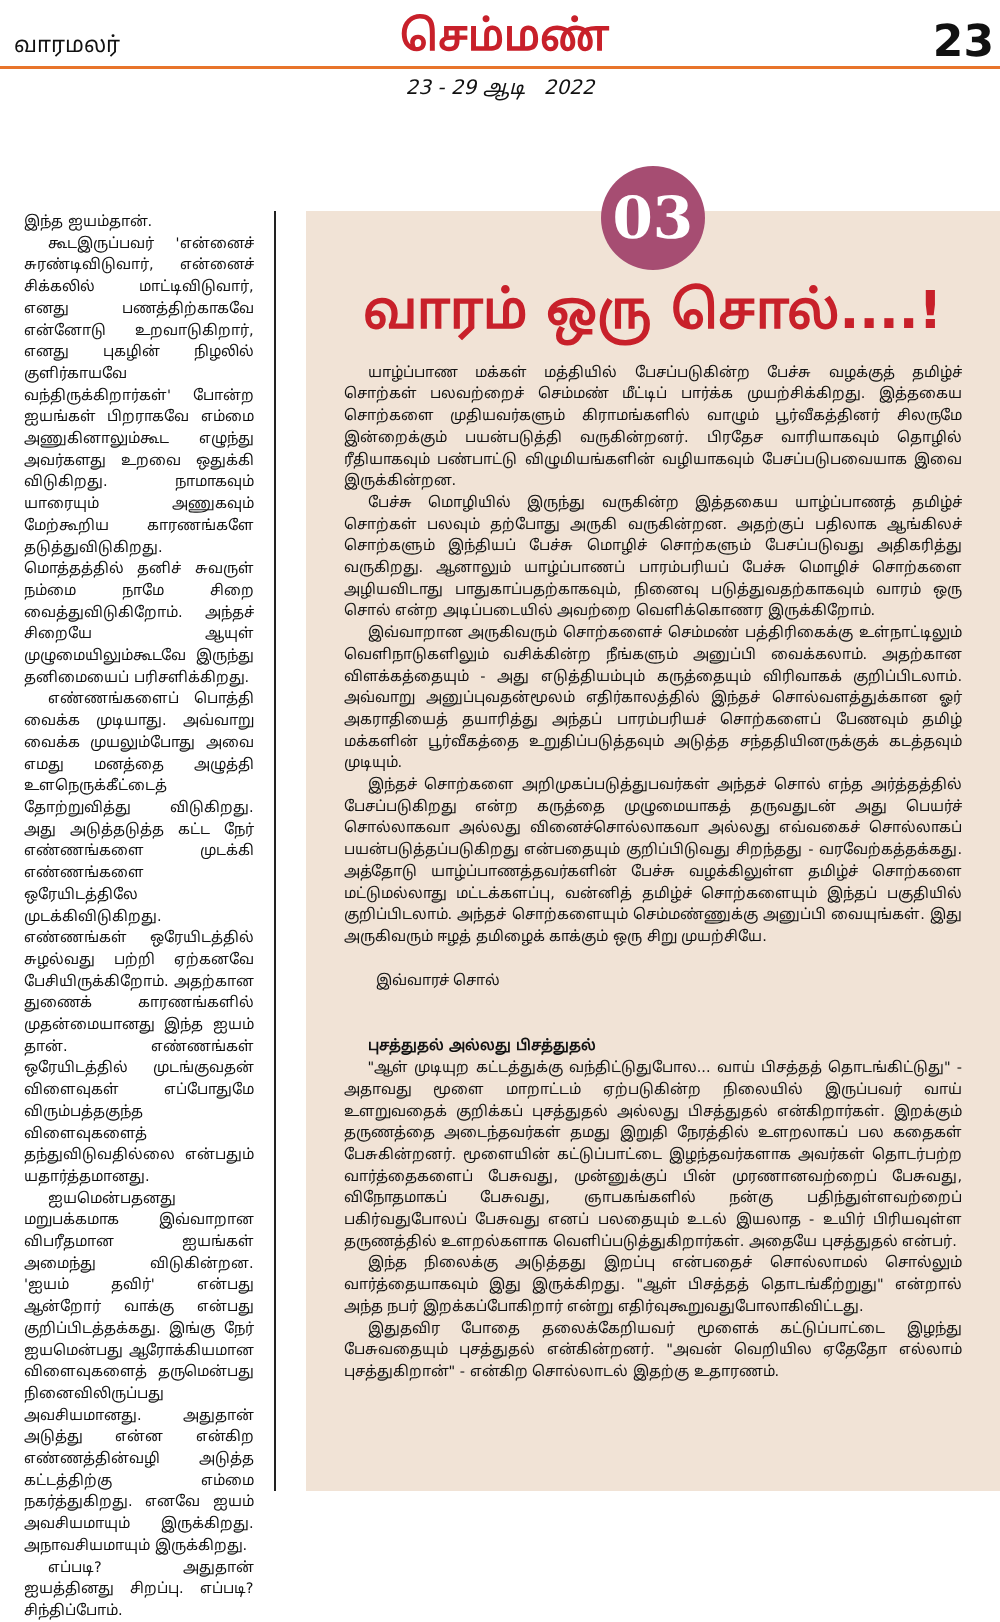வாரமலர்
செம்மண்
23
23 - 29 ஆடி 2022
இந்த ஐயம்தான்.
கூடஇருப்பவர் 'என்னைச் சுரண்டிவிடுவார், என்னைச் சிக்கலில் மாட்டிவிடுவார், எனது பணத்திற்காகவே என்னோடு உறவாடுகிறார், எனது புகழின் நிழலில் குளிர்காயவே வந்திருக்கிறார்கள்' போன்ற ஐயங்கள் பிறராகவே எம்மை அணுகினாலும்கூட எழுந்து அவர்களது உறவை ஒதுக்கி விடுகிறது. நாமாகவும் யாரையும் அணுகவும் மேற்கூறிய காரணங்களே தடுத்துவிடுகிறது. மொத்தத்தில் தனிச் சுவருள் நம்மை நாமே சிறை வைத்துவிடுகிறோம். அந்தச் சிறையே ஆயுள் முழுமையிலும்கூடவே இருந்து தனிமையைப் பரிசளிக்கிறது.
எண்ணங்களைப் பொத்தி வைக்க முடியாது. அவ்வாறு வைக்க முயலும்போது அவை எமது மனத்தை அழுத்தி உளநெருக்கீட்டைத் தோற்றுவித்து விடுகிறது. அது அடுத்தடுத்த கட்ட நேர் எண்ணங்களை முடக்கி எண்ணங்களை ஒரேயிடத்திலே முடக்கிவிடுகிறது. எண்ணங்கள் ஒரேயிடத்தில் சுழல்வது பற்றி ஏற்கனவே பேசியிருக்கிறோம். அதற்கான துணைக் காரணங்களில் முதன்மையானது இந்த ஐயம் தான். எண்ணங்கள் ஒரேயிடத்தில் முடங்குவதன் விளைவுகள் எப்போதுமே விரும்பத்தகுந்த விளைவுகளைத் தந்துவிடுவதில்லை என்பதும் யதார்த்தமானது.
ஐயமென்பதனது மறுபக்கமாக இவ்வாறான விபரீதமான ஐயங்கள் அமைந்து விடுகின்றன. 'ஐயம் தவிர்' என்பது ஆன்றோர் வாக்கு என்பது குறிப்பிடத்தக்கது. இங்கு நேர் ஐயமென்பது ஆரோக்கியமான விளைவுகளைத் தருமென்பது நினைவிலிருப்பது அவசியமானது. அதுதான் அடுத்து என்ன என்கிற எண்ணத்தின்வழி அடுத்த கட்டத்திற்கு எம்மை நகர்த்துகிறது. எனவே ஐயம் அவசியமாயும் இருக்கிறது. அநாவசியமாயும் இருக்கிறது.
எப்படி? அதுதான் ஐயத்தினது சிறப்பு. எப்படி? சிந்திப்போம்.
03
வாரம் ஒரு சொல்....!
யாழ்ப்பாண மக்கள் மத்தியில் பேசப்படுகின்ற பேச்சு வழக்குத் தமிழ்ச் சொற்கள் பலவற்றைச் செம்மண் மீட்டிப் பார்க்க முயற்சிக்கிறது. இத்தகைய சொற்களை முதியவர்களும் கிராமங்களில் வாழும் பூர்வீகத்தினர் சிலருமே இன்றைக்கும் பயன்படுத்தி வருகின்றனர். பிரதேச வாரியாகவும் தொழில் ரீதியாகவும் பண்பாட்டு விழுமியங்களின் வழியாகவும் பேசப்படுபவையாக இவை இருக்கின்றன.
பேச்சு மொழியில் இருந்து வருகின்ற இத்தகைய யாழ்ப்பாணத் தமிழ்ச் சொற்கள் பலவும் தற்போது அருகி வருகின்றன. அதற்குப் பதிலாக ஆங்கிலச் சொற்களும் இந்தியப் பேச்சு மொழிச் சொற்களும் பேசப்படுவது அதிகரித்து வருகிறது. ஆனாலும் யாழ்ப்பாணப் பாரம்பரியப் பேச்சு மொழிச் சொற்களை அழியவிடாது பாதுகாப்பதற்காகவும், நினைவு படுத்துவதற்காகவும் வாரம் ஒரு சொல் என்ற அடிப்படையில் அவற்றை வெளிக்கொணர இருக்கிறோம்.
இவ்வாறான அருகிவரும் சொற்களைச் செம்மண் பத்திரிகைக்கு உள்நாட்டிலும் வெளிநாடுகளிலும் வசிக்கின்ற நீங்களும் அனுப்பி வைக்கலாம். அதற்கான விளக்கத்தையும் - அது எடுத்தியம்பும் கருத்தையும் விரிவாகக் குறிப்பிடலாம். அவ்வாறு அனுப்புவதன்மூலம் எதிர்காலத்தில் இந்தச் சொல்வளத்துக்கான ஓர் அகராதியைத் தயாரித்து அந்தப் பாரம்பரியச் சொற்களைப் பேணவும் தமிழ் மக்களின் பூர்வீகத்தை உறுதிப்படுத்தவும் அடுத்த சந்ததியினருக்குக் கடத்தவும் முடியும்.
இந்தச் சொற்களை அறிமுகப்படுத்துபவர்கள் அந்தச் சொல் எந்த அர்த்தத்தில் பேசப்படுகிறது என்ற கருத்தை முழுமையாகத் தருவதுடன் அது பெயர்ச் சொல்லாகவா அல்லது வினைச்சொல்லாகவா அல்லது எவ்வகைச் சொல்லாகப் பயன்படுத்தப்படுகிறது என்பதையும் குறிப்பிடுவது சிறந்தது - வரவேற்கத்தக்கது. அத்தோடு யாழ்ப்பாணத்தவர்களின் பேச்சு வழக்கிலுள்ள தமிழ்ச் சொற்களை மட்டுமல்லாது மட்டக்களப்பு, வன்னித் தமிழ்ச் சொற்களையும் இந்தப் பகுதியில் குறிப்பிடலாம். அந்தச் சொற்களையும் செம்மண்ணுக்கு அனுப்பி வையுங்கள். இது அருகிவரும் ஈழத் தமிழைக் காக்கும் ஒரு சிறு முயற்சியே.
இவ்வாரச் சொல்
புசத்துதல் அல்லது பிசத்துதல்
"ஆள் முடியுற கட்டத்துக்கு வந்திட்டுதுபோல... வாய் பிசத்தத் தொடங்கிட்டுது" - அதாவது மூளை மாறாட்டம் ஏற்படுகின்ற நிலையில் இருப்பவர் வாய் உளறுவதைக் குறிக்கப் புசத்துதல் அல்லது பிசத்துதல் என்கிறார்கள். இறக்கும் தருணத்தை அடைந்தவர்கள் தமது இறுதி நேரத்தில் உளறலாகப் பல கதைகள் பேசுகின்றனர். மூளையின் கட்டுப்பாட்டை இழந்தவர்களாக அவர்கள் தொடர்பற்ற வார்த்தைகளைப் பேசுவது, முன்னுக்குப் பின் முரணானவற்றைப் பேசுவது, விநோதமாகப் பேசுவது, ஞாபகங்களில் நன்கு பதிந்துள்ளவற்றைப் பகிர்வதுபோலப் பேசுவது எனப் பலதையும் உடல் இயலாத - உயிர் பிரியவுள்ள தருணத்தில் உளறல்களாக வெளிப்படுத்துகிறார்கள். அதையே புசத்துதல் என்பர்.
இந்த நிலைக்கு அடுத்தது இறப்பு என்பதைச் சொல்லாமல் சொல்லும் வார்த்தையாகவும் இது இருக்கிறது. "ஆள் பிசத்தத் தொடங்கீற்றுது" என்றால் அந்த நபர் இறக்கப்போகிறார் என்று எதிர்வுகூறுவதுபோலாகிவிட்டது.
இதுதவிர போதை தலைக்கேறியவர் மூளைக் கட்டுப்பாட்டை இழந்து பேசுவதையும் புசத்துதல் என்கின்றனர். "அவன் வெறியில ஏதேதோ எல்லாம் புசத்துகிறான்" - என்கிற சொல்லாடல் இதற்கு உதாரணம்.